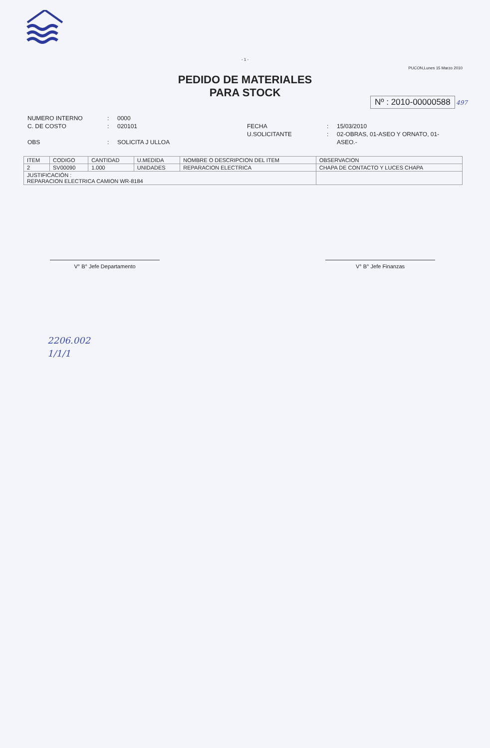- 1 -
PUCON,Lunes 15 Marzo 2010
PEDIDO DE MATERIALES
PARA STOCK
Nº : 2010-00000588
497
NUMERO INTERNO
C. DE COSTO
OBS
:
:
:
0000
020101
SOLICITA J ULLOA
FECHA
U.SOLICITANTE
:
:
15/03/2010
02-OBRAS, 01-ASEO Y ORNATO, 01-ASEO.-
| ITEM | CODIGO | CANTIDAD | U.MEDIDA | NOMBRE O DESCRIPCION DEL ITEM | OBSERVACION |
| --- | --- | --- | --- | --- | --- |
| 2 | SV00090 | 1.000 | UNIDADES | REPARACION ELECTRICA | CHAPA DE CONTACTO Y LUCES CHAPA |
| JUSTIFICACIÓN : REPARACION ELECTRICA CAMION WR-8184 | | | | | |
V° B° Jefe Departamento V° B° Jefe Finanzas
2206.002
1/1/1